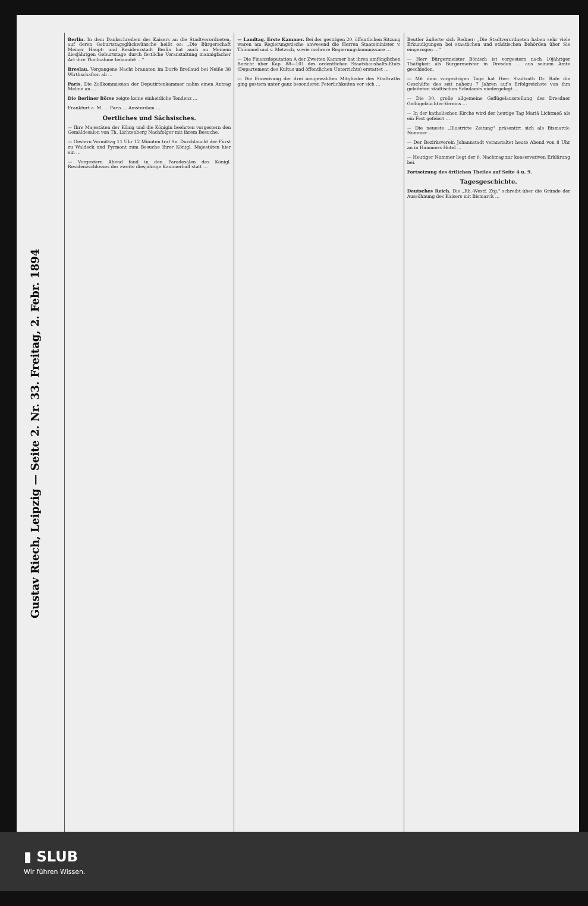Gustav Riech, Leipzig — Seite 2. Nr. 33. Freitag, 2. Febr. 1894
Berlin. In dem Dankschreiben des Kaisers an die Stadtverordneten, auf deren Geburtstagsglückwünsche heißt es: „Die Bürgerschaft Meiner Haupt- und Residenzstadt Berlin hat auch an Meinem diesjährigen Geburtstage durch festliche Veranstaltung mannigfacher Art ihre Theilnahme bekundet …"
Breslau. Vergangene Nacht brannten im Dorfe Breilaud bei Neiße 38 Wirthschaften ab …
Paris. Die Zollkommission der Deputirtenkammer nahm einen Antrag Meline an …
Die Berliner Börse zeigte keine einheitliche Tendenz …
Frankfurt a. M. … Paris … Amsterdam …
Oertliches und Sächsisches.
— Ihre Majestäten der König und die Königin beehrten vorgestern den Gemäldesalon von Th. Lichtenberg Nachfolger mit ihrem Besuche.
— Gestern Vormittag 11 Uhr 12 Minuten traf Se. Durchlaucht der Fürst zu Waldeck und Pyrmont zum Besuche Ihrer Königl. Majestäten hier ein …
— Vorgestern Abend fand in den Paradesälen des Königl. Residenzschlosses der zweite diesjährige Kammerball statt …
— Landtag. Erste Kammer. Bei der gestrigen 20. öffentlichen Sitzung waren am Regierungstische anwesend die Herren Staatsminister v. Thümmel und v. Metzsch, sowie mehrere Regierungskommissare …
— Die Finanzdeputation A der Zweiten Kammer hat ihren umfänglichen Bericht über Kap. 88—101 des ordentlichen Staatshaushalts-Etats (Departement des Kultus und öffentlichen Unterrichts) erstattet …
— Die Einweisung der drei neugewählten Mitglieder des Stadtraths ging gestern unter ganz besonderen Feierlichkeiten vor sich …
Beutler äußerte sich Redner: „Die Stadtverordneten haben sehr viele Erkundigungen bei staatlichen und städtischen Behörden über Sie eingezogen …"
— Herr Bürgermeister Bönisch ist vorgestern nach 10jähriger Thätigkeit als Bürgermeister in Dresden … aus seinem Amte geschieden.
— Mit dem vorgestrigen Tage hat Herr Stadtrath Dr. Rafe die Geschäfte des seit nahezu 7 Jahren auf's Erfolgreichste von ihm geleiteten städtischen Schulamts niedergelegt …
— Die 30. große allgemeine Geflügelausstellung des Dresdner Geflügelzüchter-Vereins …
— In der katholischen Kirche wird der heutige Tag Mariä Lichtmeß als ein Fest gefeiert …
— Die neueste „Illustrirte Zeitung" präsentirt sich als Bismarck-Nummer …
— Der Bezirksverein Johannstadt veranstaltet heute Abend von 8 Uhr an in Hammers Hotel …
— Heutiger Nummer liegt der 6. Nachtrag zur konservativen Erklärung bei.
Fortsetzung des örtlichen Theiles auf Seite 4 u. 9.
Tagesgeschichte.
Deutsches Reich. Die „Rh.-Westf. Ztg." schreibt über die Gründe der Aussöhnung des Kaisers mit Bismarck …
▮ SLUB
Wir führen Wissen.